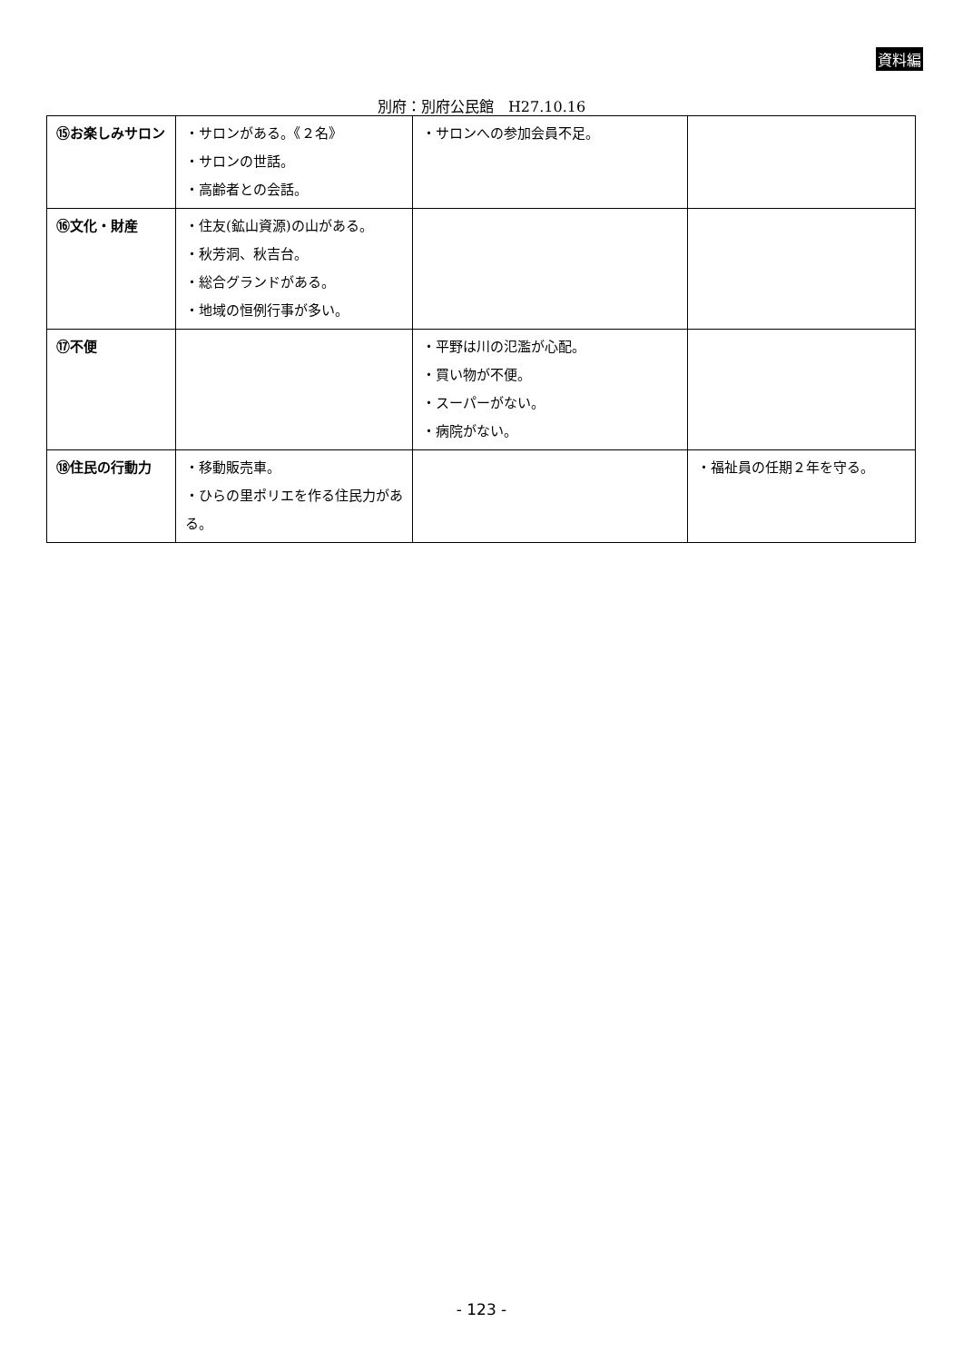資料編
別府：別府公民館　H27.10.16
| ⑮お楽しみサロン | ・サロンがある。《２名》 ・サロンの世話。 ・高齢者との会話。 | ・サロンへの参加会員不足。 | |
| ⑯文化・財産 | ・住友(鉱山資源)の山がある。 ・秋芳洞、秋吉台。 ・総合グランドがある。 ・地域の恒例行事が多い。 | | |
| ⑰不便 | | ・平野は川の氾濫が心配。 ・買い物が不便。 ・スーパーがない。 ・病院がない。 | |
| ⑱住民の行動力 | ・移動販売車。 ・ひらの里ポリエを作る住民力がある。 | | ・福祉員の任期２年を守る。 |
- 123 -